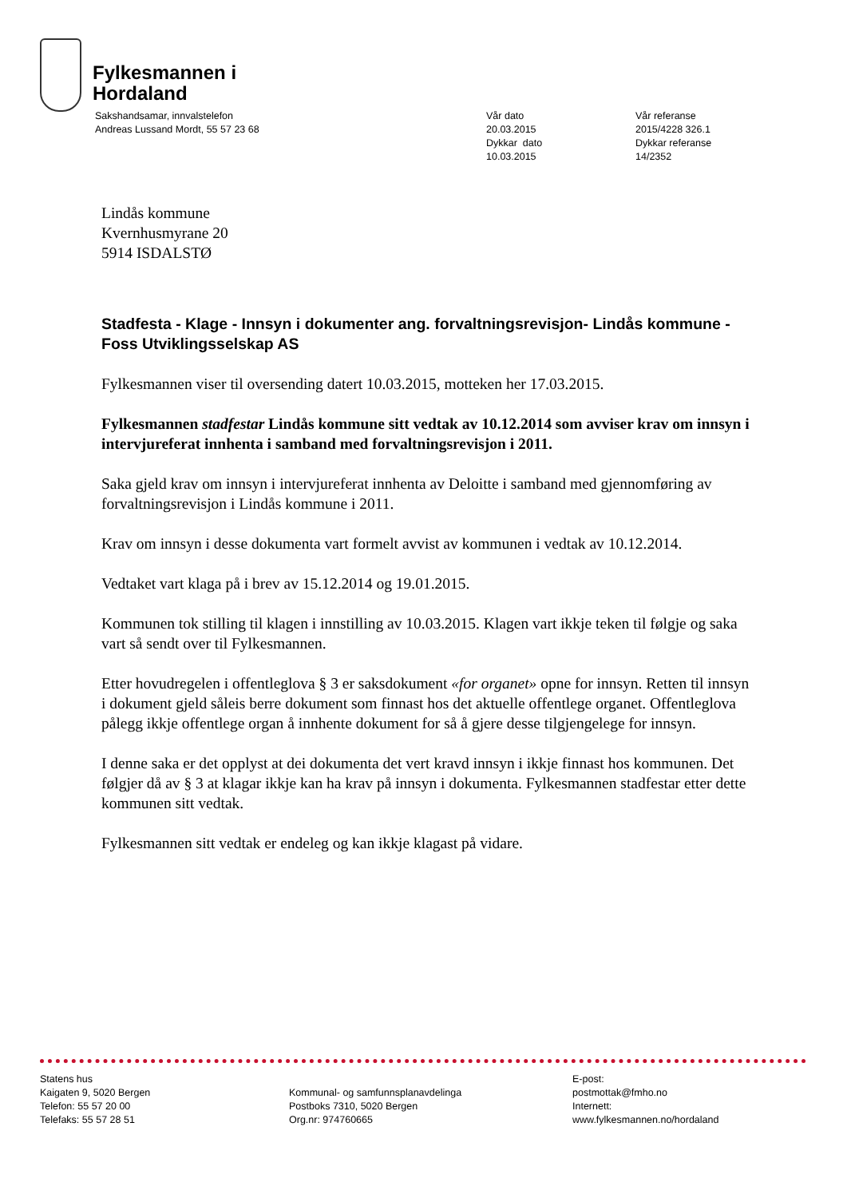Fylkesmannen i
Hordaland
Sakshandsamar, innvalstelefon
Andreas Lussand Mordt, 55 57 23 68
Vår dato
20.03.2015
Dykkar dato
10.03.2015
Vår referanse
2015/4228 326.1
Dykkar referanse
14/2352
Lindås kommune
Kvernhusmyrane 20
5914 ISDALSTØ
Stadfesta - Klage - Innsyn i dokumenter ang. forvaltningsrevisjon- Lindås kommune - Foss Utviklingsselskap AS
Fylkesmannen viser til oversending datert 10.03.2015, motteken her 17.03.2015.
Fylkesmannen stadfestar Lindås kommune sitt vedtak av 10.12.2014 som avviser krav om innsyn i intervjureferat innhenta i samband med forvaltningsrevisjon i 2011.
Saka gjeld krav om innsyn i intervjureferat innhenta av Deloitte i samband med gjennomføring av forvaltningsrevisjon i Lindås kommune i 2011.
Krav om innsyn i desse dokumenta vart formelt avvist av kommunen i vedtak av 10.12.2014.
Vedtaket vart klaga på i brev av 15.12.2014 og 19.01.2015.
Kommunen tok stilling til klagen i innstilling av 10.03.2015. Klagen vart ikkje teken til følgje og saka vart så sendt over til Fylkesmannen.
Etter hovudregelen i offentleglova § 3 er saksdokument «for organet» opne for innsyn. Retten til innsyn i dokument gjeld såleis berre dokument som finnast hos det aktuelle offentlege organet. Offentleglova pålegg ikkje offentlege organ å innhente dokument for så å gjere desse tilgjengelege for innsyn.
I denne saka er det opplyst at dei dokumenta det vert kravd innsyn i ikkje finnast hos kommunen. Det følgjer då av § 3 at klagar ikkje kan ha krav på innsyn i dokumenta. Fylkesmannen stadfestar etter dette kommunen sitt vedtak.
Fylkesmannen sitt vedtak er endeleg og kan ikkje klagast på vidare.
Statens hus
Kaigaten 9, 5020 Bergen
Telefon: 55 57 20 00
Telefaks: 55 57 28 51
Kommunal- og samfunnsplanavdelinga
Postboks 7310, 5020 Bergen
Org.nr: 974760665
E-post:
postmottak@fmho.no
Internett:
www.fylkesmannen.no/hordaland